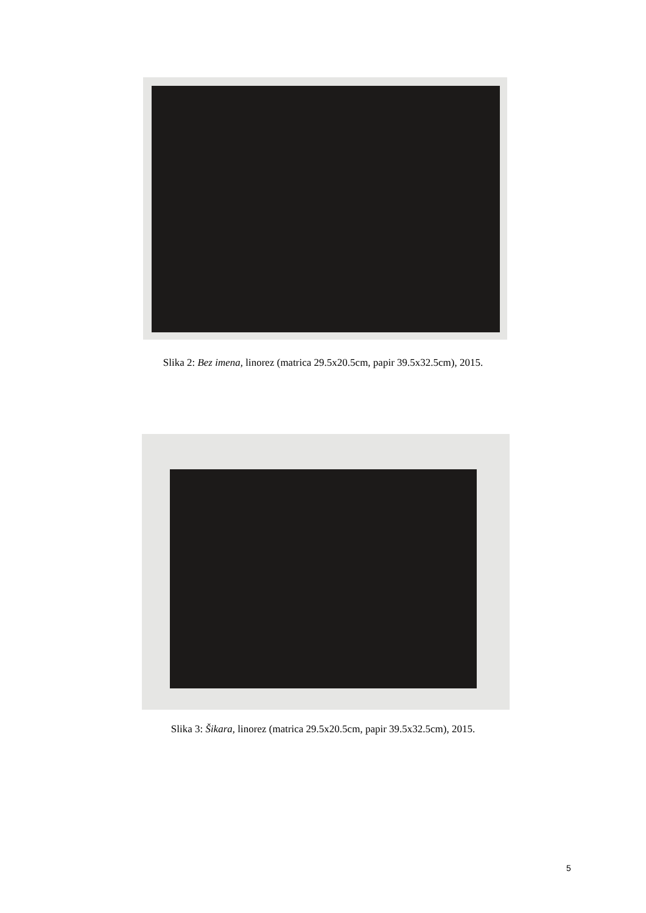Slika 2: Bez imena, linorez (matrica 29.5x20.5cm, papir 39.5x32.5cm), 2015.
Slika 3: Šikara, linorez (matrica 29.5x20.5cm, papir 39.5x32.5cm), 2015.
5